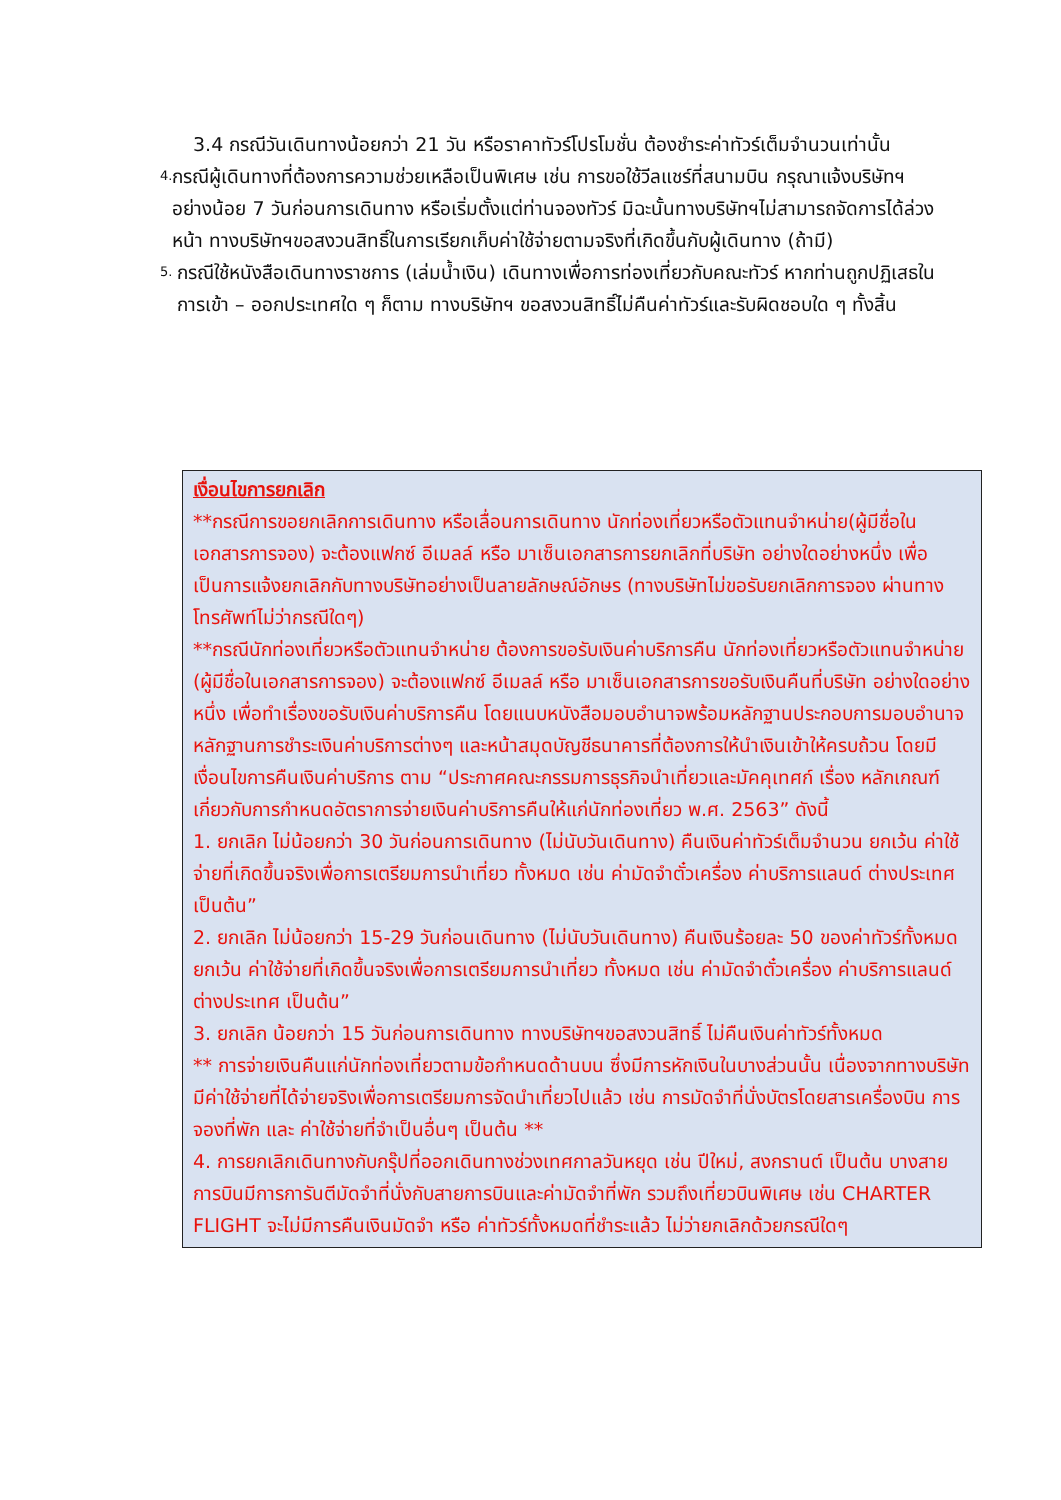3.4 กรณีวันเดินทางน้อยกว่า 21 วัน หรือราคาทัวร์โปรโมชั่น ต้องชำระค่าทัวร์เต็มจำนวนเท่านั้น
4. กรณีผู้เดินทางที่ต้องการความช่วยเหลือเป็นพิเศษ เช่น การขอใช้วีลแชร์ที่สนามบิน กรุณาแจ้งบริษัทฯ อย่างน้อย 7 วันก่อนการเดินทาง หรือเริ่มตั้งแต่ท่านจองทัวร์ มิฉะนั้นทางบริษัทฯไม่สามารถจัดการได้ล่วงหน้า ทางบริษัทฯขอสงวนสิทธิ์ในการเรียกเก็บค่าใช้จ่ายตามจริงที่เกิดขึ้นกับผู้เดินทาง (ถ้ามี)
5. กรณีใช้หนังสือเดินทางราชการ (เล่มน้ำเงิน) เดินทางเพื่อการท่องเที่ยวกับคณะทัวร์ หากท่านถูกปฏิเสธในการเข้า – ออกประเทศใด ๆ ก็ตาม ทางบริษัทฯ ขอสงวนสิทธิ์ไม่คืนค่าทัวร์และรับผิดชอบใด ๆ ทั้งสิ้น
เงื่อนไขการยกเลิก
**กรณีการขอยกเลิกการเดินทาง หรือเลื่อนการเดินทาง นักท่องเที่ยวหรือตัวแทนจำหน่าย(ผู้มีชื่อในเอกสารการจอง) จะต้องแฟกซ์ อีเมลล์ หรือ มาเซ็นเอกสารการยกเลิกที่บริษัท อย่างใดอย่างหนึ่ง เพื่อเป็นการแจ้งยกเลิกกับทางบริษัทอย่างเป็นลายลักษณ์อักษร (ทางบริษัทไม่ขอรับยกเลิกการจอง ผ่านทางโทรศัพท์ไม่ว่ากรณีใดๆ)
**กรณีนักท่องเที่ยวหรือตัวแทนจำหน่าย ต้องการขอรับเงินค่าบริการคืน นักท่องเที่ยวหรือตัวแทนจำหน่าย (ผู้มีชื่อในเอกสารการจอง) จะต้องแฟกซ์ อีเมลล์ หรือ มาเซ็นเอกสารการขอรับเงินคืนที่บริษัท อย่างใดอย่างหนึ่ง เพื่อทำเรื่องขอรับเงินค่าบริการคืน โดยแนบหนังสือมอบอำนาจพร้อมหลักฐานประกอบการมอบอำนาจ หลักฐานการชำระเงินค่าบริการต่างๆ และหน้าสมุดบัญชีธนาคารที่ต้องการให้นำเงินเข้าให้ครบถ้วน โดยมีเงื่อนไขการคืนเงินค่าบริการ ตาม “ประกาศคณะกรรมการธุรกิจนำเที่ยวและมัคคุเทศก์ เรื่อง หลักเกณฑ์เกี่ยวกับการกำหนดอัตราการจ่ายเงินค่าบริการคืนให้แก่นักท่องเที่ยว พ.ศ. 2563” ดังนี้
1. ยกเลิก ไม่น้อยกว่า 30 วันก่อนการเดินทาง (ไม่นับวันเดินทาง) คืนเงินค่าทัวร์เต็มจำนวน ยกเว้น ค่าใช้จ่ายที่เกิดขึ้นจริงเพื่อการเตรียมการนำเที่ยว ทั้งหมด เช่น ค่ามัดจำตั๋วเครื่อง ค่าบริการแลนด์ ต่างประเทศ เป็นต้น”
2. ยกเลิก ไม่น้อยกว่า 15-29 วันก่อนเดินทาง (ไม่นับวันเดินทาง) คืนเงินร้อยละ 50 ของค่าทัวร์ทั้งหมด ยกเว้น ค่าใช้จ่ายที่เกิดขึ้นจริงเพื่อการเตรียมการนำเที่ยว ทั้งหมด เช่น ค่ามัดจำตั๋วเครื่อง ค่าบริการแลนด์ ต่างประเทศ เป็นต้น”
3. ยกเลิก น้อยกว่า 15 วันก่อนการเดินทาง ทางบริษัทฯขอสงวนสิทธิ์ ไม่คืนเงินค่าทัวร์ทั้งหมด
** การจ่ายเงินคืนแก่นักท่องเที่ยวตามข้อกำหนดด้านบน ซึ่งมีการหักเงินในบางส่วนนั้น เนื่องจากทางบริษัทมีค่าใช้จ่ายที่ได้จ่ายจริงเพื่อการเตรียมการจัดนำเที่ยวไปแล้ว เช่น การมัดจำที่นั่งบัตรโดยสารเครื่องบิน การจองที่พัก และ ค่าใช้จ่ายที่จำเป็นอื่นๆ เป็นต้น **
4. การยกเลิกเดินทางกับกรุ๊ปที่ออกเดินทางช่วงเทศกาลวันหยุด เช่น ปีใหม่, สงกรานต์ เป็นต้น บางสายการบินมีการการันตีมัดจำที่นั่งกับสายการบินและค่ามัดจำที่พัก รวมถึงเที่ยวบินพิเศษ เช่น CHARTER FLIGHT จะไม่มีการคืนเงินมัดจำ หรือ ค่าทัวร์ทั้งหมดที่ชำระแล้ว ไม่ว่ายกเลิกด้วยกรณีใดๆ